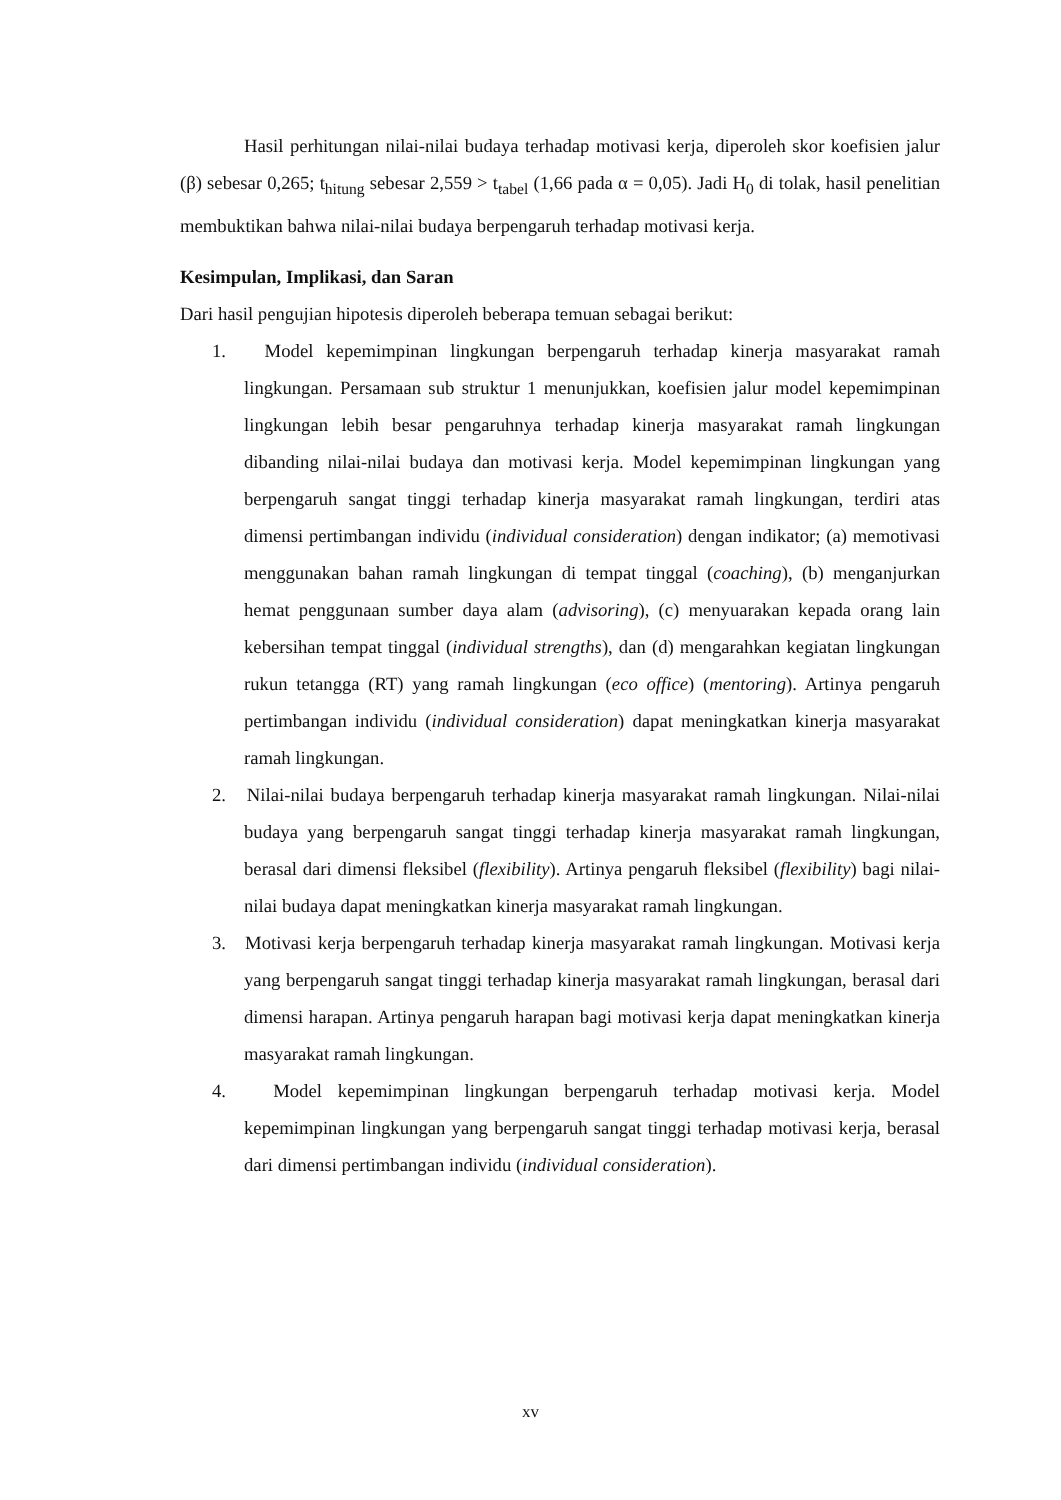Hasil perhitungan nilai-nilai budaya terhadap motivasi kerja, diperoleh skor koefisien jalur (β) sebesar 0,265; t<sub>hitung</sub> sebesar 2,559 > t<sub>tabel</sub> (1,66 pada α = 0,05). Jadi H<sub>0</sub> di tolak, hasil penelitian membuktikan bahwa nilai-nilai budaya berpengaruh terhadap motivasi kerja.
Kesimpulan, Implikasi, dan Saran
Dari hasil pengujian hipotesis diperoleh beberapa temuan sebagai berikut:
1. Model kepemimpinan lingkungan berpengaruh terhadap kinerja masyarakat ramah lingkungan. Persamaan sub struktur 1 menunjukkan, koefisien jalur model kepemimpinan lingkungan lebih besar pengaruhnya terhadap kinerja masyarakat ramah lingkungan dibanding nilai-nilai budaya dan motivasi kerja. Model kepemimpinan lingkungan yang berpengaruh sangat tinggi terhadap kinerja masyarakat ramah lingkungan, terdiri atas dimensi pertimbangan individu (individual consideration) dengan indikator; (a) memotivasi menggunakan bahan ramah lingkungan di tempat tinggal (coaching), (b) menganjurkan hemat penggunaan sumber daya alam (advisoring), (c) menyuarakan kepada orang lain kebersihan tempat tinggal (individual strengths), dan (d) mengarahkan kegiatan lingkungan rukun tetangga (RT) yang ramah lingkungan (eco office) (mentoring). Artinya pengaruh pertimbangan individu (individual consideration) dapat meningkatkan kinerja masyarakat ramah lingkungan.
2. Nilai-nilai budaya berpengaruh terhadap kinerja masyarakat ramah lingkungan. Nilai-nilai budaya yang berpengaruh sangat tinggi terhadap kinerja masyarakat ramah lingkungan, berasal dari dimensi fleksibel (flexibility). Artinya pengaruh fleksibel (flexibility) bagi nilai-nilai budaya dapat meningkatkan kinerja masyarakat ramah lingkungan.
3. Motivasi kerja berpengaruh terhadap kinerja masyarakat ramah lingkungan. Motivasi kerja yang berpengaruh sangat tinggi terhadap kinerja masyarakat ramah lingkungan, berasal dari dimensi harapan. Artinya pengaruh harapan bagi motivasi kerja dapat meningkatkan kinerja masyarakat ramah lingkungan.
4. Model kepemimpinan lingkungan berpengaruh terhadap motivasi kerja. Model kepemimpinan lingkungan yang berpengaruh sangat tinggi terhadap motivasi kerja, berasal dari dimensi pertimbangan individu (individual consideration).
xv